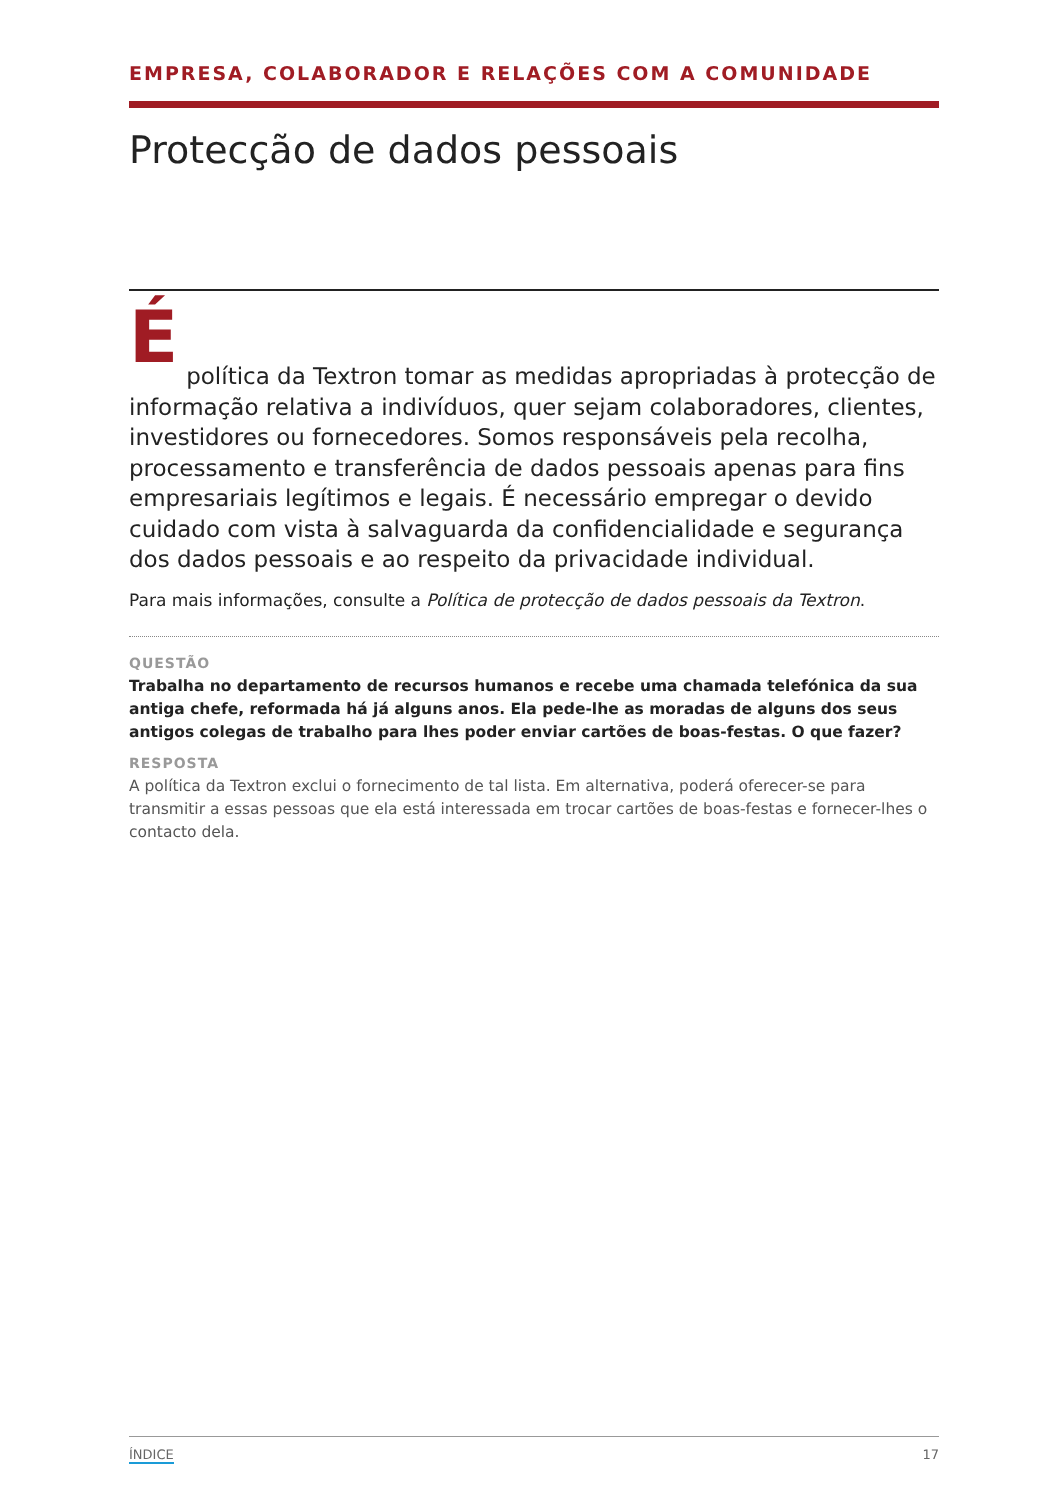EMPRESA, COLABORADOR E RELAÇÕES COM A COMUNIDADE
Protecção de dados pessoais
É
política da Textron tomar as medidas apropriadas à protecção de informação relativa a indivíduos, quer sejam colaboradores, clientes, investidores ou fornecedores. Somos responsáveis pela recolha, processamento e transferência de dados pessoais apenas para fins empresariais legítimos e legais. É necessário empregar o devido cuidado com vista à salvaguarda da confidencialidade e segurança dos dados pessoais e ao respeito da privacidade individual.
Para mais informações, consulte a Política de protecção de dados pessoais da Textron.
QUESTÃO
Trabalha no departamento de recursos humanos e recebe uma chamada telefónica da sua antiga chefe, reformada há já alguns anos. Ela pede-lhe as moradas de alguns dos seus antigos colegas de trabalho para lhes poder enviar cartões de boas-festas. O que fazer?
RESPOSTA
A política da Textron exclui o fornecimento de tal lista. Em alternativa, poderá oferecer-se para transmitir a essas pessoas que ela está interessada em trocar cartões de boas-festas e fornecer-lhes o contacto dela.
ÍNDICE 17